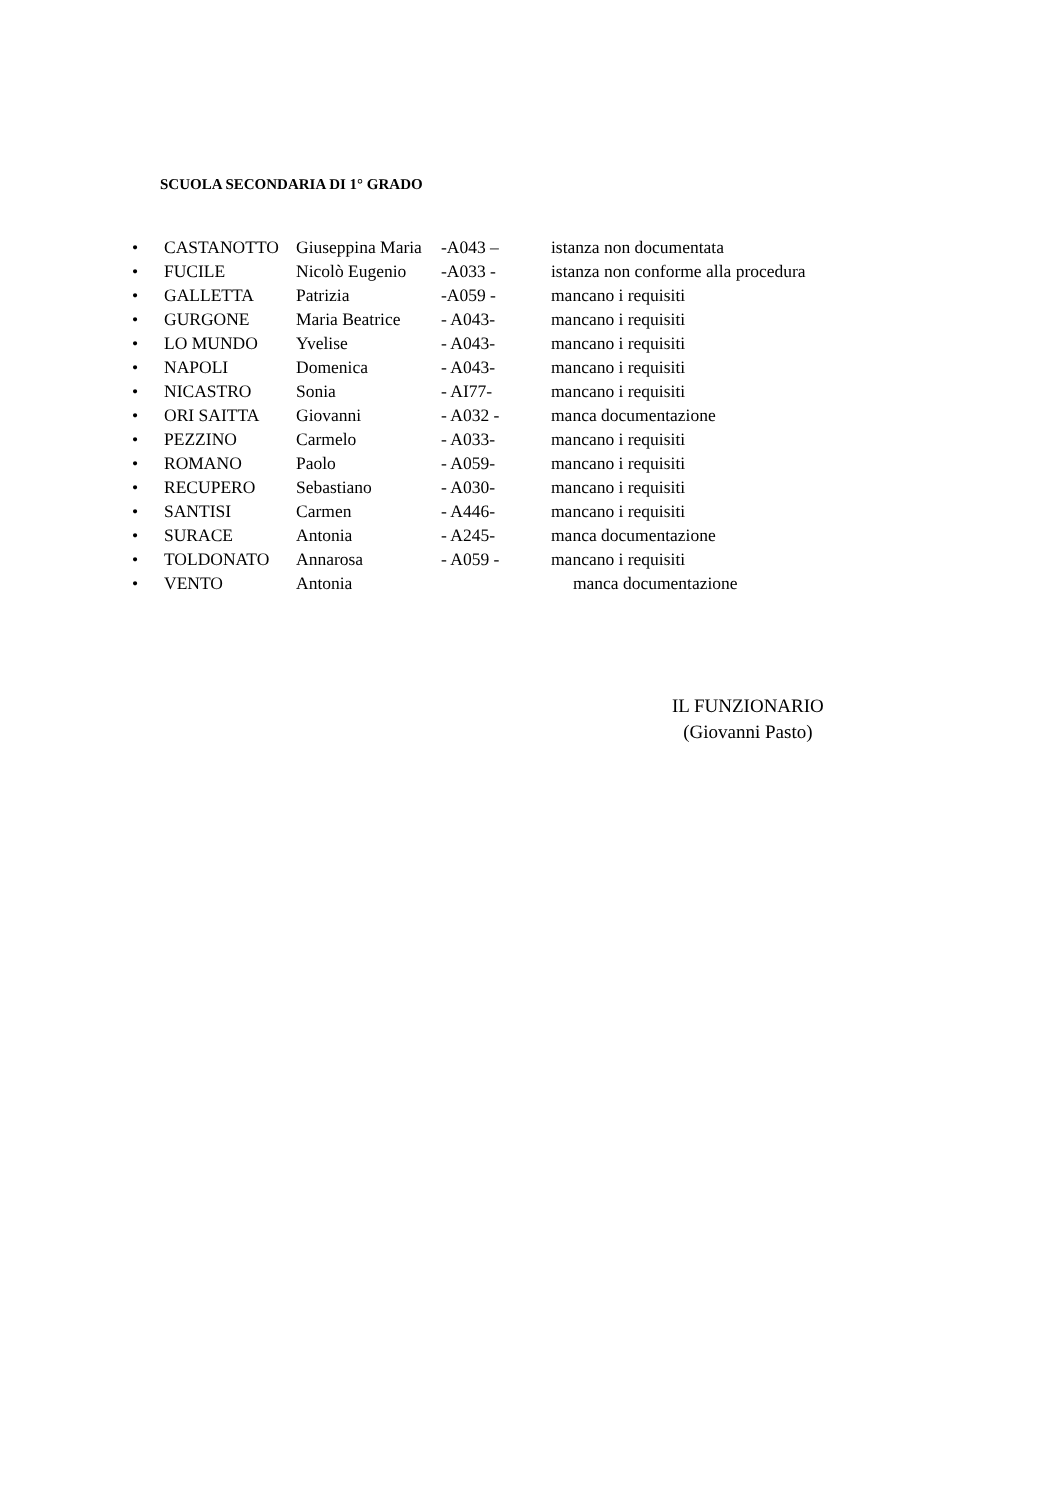SCUOLA SECONDARIA DI 1° GRADO
• CASTANOTTO Giuseppina Maria -A043 – istanza non documentata
• FUCILE Nicolò Eugenio -A033 - istanza non conforme alla procedura
• GALLETTA Patrizia -A059 - mancano i requisiti
• GURGONE Maria Beatrice - A043- mancano i requisiti
• LO MUNDO Yvelise - A043- mancano i requisiti
• NAPOLI Domenica - A043- mancano i requisiti
• NICASTRO Sonia - AI77- mancano i requisiti
• ORI SAITTA Giovanni - A032 - manca documentazione
• PEZZINO Carmelo - A033- mancano i requisiti
• ROMANO Paolo - A059- mancano i requisiti
• RECUPERO Sebastiano - A030- mancano i requisiti
• SANTISI Carmen - A446- mancano i requisiti
• SURACE Antonia - A245- manca documentazione
• TOLDONATO Annarosa - A059 - mancano i requisiti
• VENTO Antonia manca documentazione
IL FUNZIONARIO
(Giovanni Pasto)